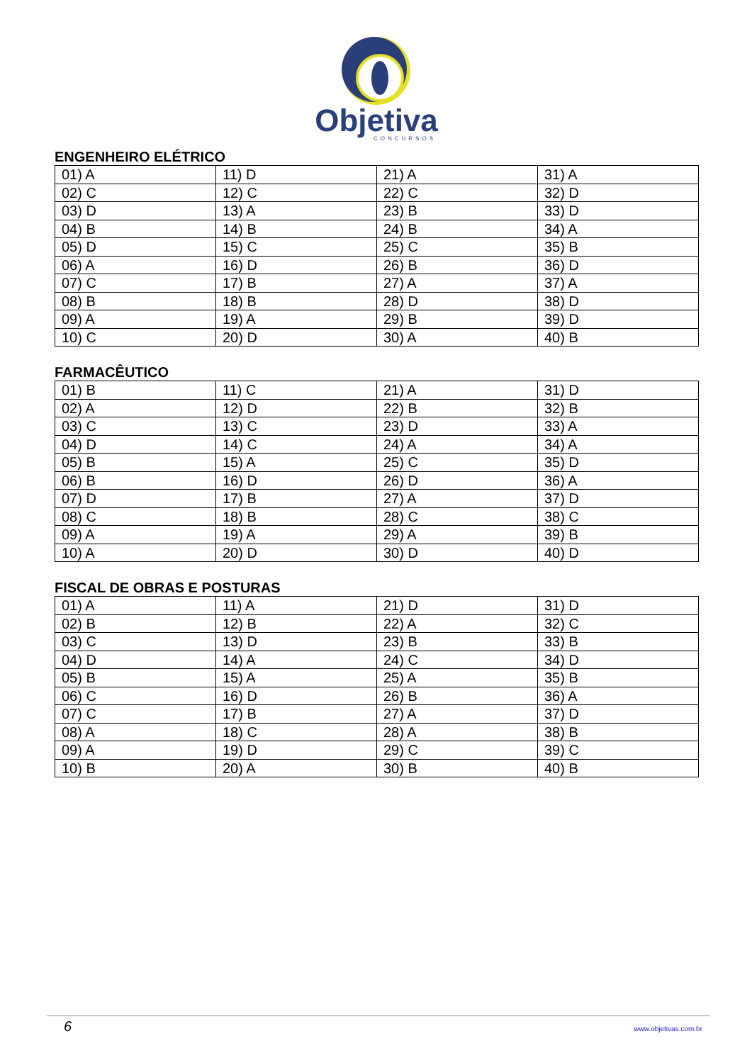Objetiva
CONCURSOS
ENGENHEIRO ELÉTRICO
| 01) A | 11) D | 21) A | 31) A |
| 02) C | 12) C | 22) C | 32) D |
| 03) D | 13) A | 23) B | 33) D |
| 04) B | 14) B | 24) B | 34) A |
| 05) D | 15) C | 25) C | 35) B |
| 06) A | 16) D | 26) B | 36) D |
| 07) C | 17) B | 27) A | 37) A |
| 08) B | 18) B | 28) D | 38) D |
| 09) A | 19) A | 29) B | 39) D |
| 10) C | 20) D | 30) A | 40) B |
FARMACÊUTICO
| 01) B | 11) C | 21) A | 31) D |
| 02) A | 12) D | 22) B | 32) B |
| 03) C | 13) C | 23) D | 33) A |
| 04) D | 14) C | 24) A | 34) A |
| 05) B | 15) A | 25) C | 35) D |
| 06) B | 16) D | 26) D | 36) A |
| 07) D | 17) B | 27) A | 37) D |
| 08) C | 18) B | 28) C | 38) C |
| 09) A | 19) A | 29) A | 39) B |
| 10) A | 20) D | 30) D | 40) D |
FISCAL DE OBRAS E POSTURAS
| 01) A | 11) A | 21) D | 31) D |
| 02) B | 12) B | 22) A | 32) C |
| 03) C | 13) D | 23) B | 33) B |
| 04) D | 14) A | 24) C | 34) D |
| 05) B | 15) A | 25) A | 35) B |
| 06) C | 16) D | 26) B | 36) A |
| 07) C | 17) B | 27) A | 37) D |
| 08) A | 18) C | 28) A | 38) B |
| 09) A | 19) D | 29) C | 39) C |
| 10) B | 20) A | 30) B | 40) B |
6 www.objetivas.com.br